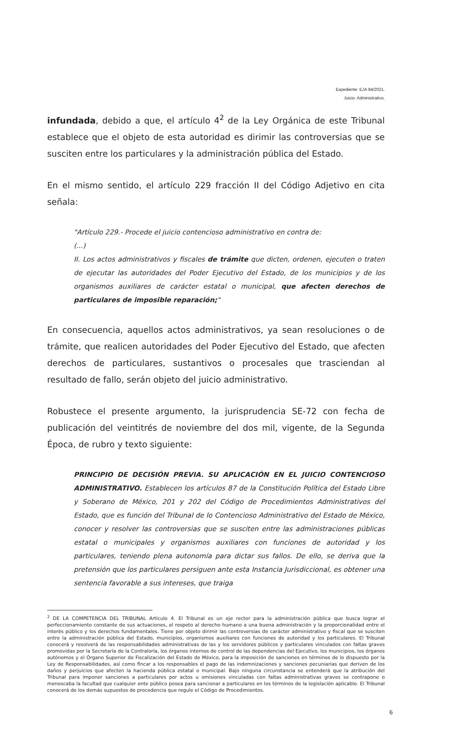Expediente: EJA 84/2021.
Juicio: Administrativo.
infundada, debido a que, el artículo 4<sup>2</sup> de la Ley Orgánica de este Tribunal establece que el objeto de esta autoridad es dirimir las controversias que se susciten entre los particulares y la administración pública del Estado.
En el mismo sentido, el artículo 229 fracción II del Código Adjetivo en cita señala:
"Artículo 229.- Procede el juicio contencioso administrativo en contra de:
(...)
II. Los actos administrativos y fiscales de trámite que dicten, ordenen, ejecuten o traten de ejecutar las autoridades del Poder Ejecutivo del Estado, de los municipios y de los organismos auxiliares de carácter estatal o municipal, que afecten derechos de particulares de imposible reparación;"
En consecuencia, aquellos actos administrativos, ya sean resoluciones o de trámite, que realicen autoridades del Poder Ejecutivo del Estado, que afecten derechos de particulares, sustantivos o procesales que trasciendan al resultado de fallo, serán objeto del juicio administrativo.
Robustece el presente argumento, la jurisprudencia SE-72 con fecha de publicación del veintitrés de noviembre del dos mil, vigente, de la Segunda Época, de rubro y texto siguiente:
PRINCIPIO DE DECISIÓN PREVIA. SU APLICACIÓN EN EL JUICIO CONTENCIOSO ADMINISTRATIVO. Establecen los artículos 87 de la Constitución Política del Estado Libre y Soberano de México, 201 y 202 del Código de Procedimientos Administrativos del Estado, que es función del Tribunal de lo Contencioso Administrativo del Estado de México, conocer y resolver las controversias que se susciten entre las administraciones públicas estatal o municipales y organismos auxiliares con funciones de autoridad y los particulares, teniendo plena autonomía para dictar sus fallos. De ello, se deriva que la pretensión que los particulares persiguen ante esta Instancia Jurisdiccional, es obtener una sentencia favorable a sus intereses, que traiga
<sup>2</sup> DE LA COMPETENCIA DEL TRIBUNAL Artículo 4. El Tribunal es un eje rector para la administración pública que busca lograr el perfeccionamiento constante de sus actuaciones, el respeto al derecho humano a una buena administración y la proporcionalidad entre el interés público y los derechos fundamentales. Tiene por objeto dirimir las controversias de carácter administrativo y fiscal que se susciten entre la administración pública del Estado, municipios, organismos auxiliares con funciones de autoridad y los particulares. El Tribunal conocerá y resolverá de las responsabilidades administrativas de las y los servidores públicos y particulares vinculados con faltas graves promovidas por la Secretaría de la Contraloría, los órganos internos de control de las dependencias del Ejecutivo, los municipios, los órganos autónomos y el Órgano Superior de Fiscalización del Estado de México, para la imposición de sanciones en términos de lo dispuesto por la Ley de Responsabilidades, así como fincar a los responsables el pago de las indemnizaciones y sanciones pecuniarias que deriven de los daños y perjuicios que afecten la hacienda pública estatal o municipal. Bajo ninguna circunstancia se entenderá que la atribución del Tribunal para imponer sanciones a particulares por actos u omisiones vinculadas con faltas administrativas graves se contrapone o menoscaba la facultad que cualquier ente público posea para sancionar a particulares en los términos de la legislación aplicable. El Tribunal conocerá de los demás supuestos de procedencia que regule el Código de Procedimientos.
6